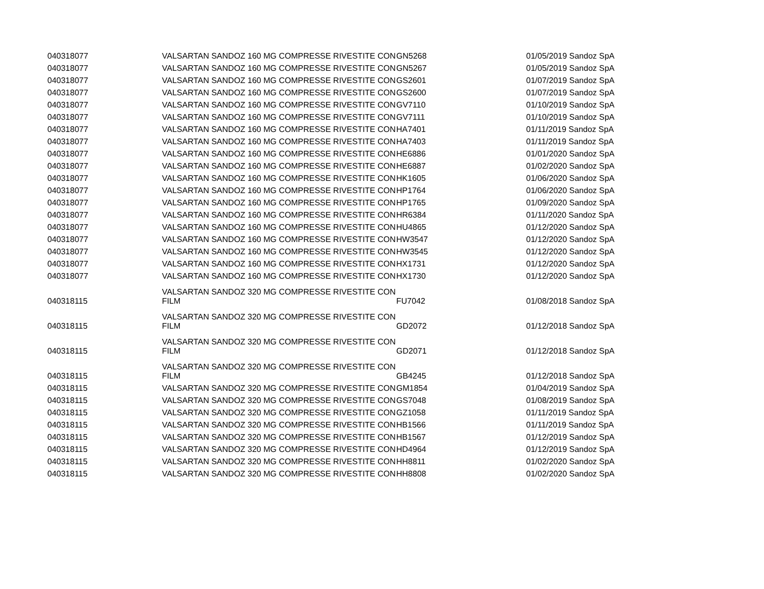| 040318077 | VALSARTAN SANDOZ 160 MG COMPRESSE RIVESTITE CON | GN5268 | 01/05/2019 Sandoz SpA |
| 040318077 | VALSARTAN SANDOZ 160 MG COMPRESSE RIVESTITE CON | GN5267 | 01/05/2019 Sandoz SpA |
| 040318077 | VALSARTAN SANDOZ 160 MG COMPRESSE RIVESTITE CON | GS2601 | 01/07/2019 Sandoz SpA |
| 040318077 | VALSARTAN SANDOZ 160 MG COMPRESSE RIVESTITE CON | GS2600 | 01/07/2019 Sandoz SpA |
| 040318077 | VALSARTAN SANDOZ 160 MG COMPRESSE RIVESTITE CON | GV7110 | 01/10/2019 Sandoz SpA |
| 040318077 | VALSARTAN SANDOZ 160 MG COMPRESSE RIVESTITE CON | GV7111 | 01/10/2019 Sandoz SpA |
| 040318077 | VALSARTAN SANDOZ 160 MG COMPRESSE RIVESTITE CON | HA7401 | 01/11/2019 Sandoz SpA |
| 040318077 | VALSARTAN SANDOZ 160 MG COMPRESSE RIVESTITE CON | HA7403 | 01/11/2019 Sandoz SpA |
| 040318077 | VALSARTAN SANDOZ 160 MG COMPRESSE RIVESTITE CON | HE6886 | 01/01/2020 Sandoz SpA |
| 040318077 | VALSARTAN SANDOZ 160 MG COMPRESSE RIVESTITE CON | HE6887 | 01/02/2020 Sandoz SpA |
| 040318077 | VALSARTAN SANDOZ 160 MG COMPRESSE RIVESTITE CON | HK1605 | 01/06/2020 Sandoz SpA |
| 040318077 | VALSARTAN SANDOZ 160 MG COMPRESSE RIVESTITE CON | HP1764 | 01/06/2020 Sandoz SpA |
| 040318077 | VALSARTAN SANDOZ 160 MG COMPRESSE RIVESTITE CON | HP1765 | 01/09/2020 Sandoz SpA |
| 040318077 | VALSARTAN SANDOZ 160 MG COMPRESSE RIVESTITE CON | HR6384 | 01/11/2020 Sandoz SpA |
| 040318077 | VALSARTAN SANDOZ 160 MG COMPRESSE RIVESTITE CON | HU4865 | 01/12/2020 Sandoz SpA |
| 040318077 | VALSARTAN SANDOZ 160 MG COMPRESSE RIVESTITE CON | HW3547 | 01/12/2020 Sandoz SpA |
| 040318077 | VALSARTAN SANDOZ 160 MG COMPRESSE RIVESTITE CON | HW3545 | 01/12/2020 Sandoz SpA |
| 040318077 | VALSARTAN SANDOZ 160 MG COMPRESSE RIVESTITE CON | HX1731 | 01/12/2020 Sandoz SpA |
| 040318077 | VALSARTAN SANDOZ 160 MG COMPRESSE RIVESTITE CON | HX1730 | 01/12/2020 Sandoz SpA |
| 040318115 | VALSARTAN SANDOZ 320 MG COMPRESSE RIVESTITE CON FILM | FU7042 | 01/08/2018 Sandoz SpA |
| 040318115 | VALSARTAN SANDOZ 320 MG COMPRESSE RIVESTITE CON FILM | GD2072 | 01/12/2018 Sandoz SpA |
| 040318115 | VALSARTAN SANDOZ 320 MG COMPRESSE RIVESTITE CON FILM | GD2071 | 01/12/2018 Sandoz SpA |
| 040318115 | VALSARTAN SANDOZ 320 MG COMPRESSE RIVESTITE CON FILM | GB4245 | 01/12/2018 Sandoz SpA |
| 040318115 | VALSARTAN SANDOZ 320 MG COMPRESSE RIVESTITE CON | GM1854 | 01/04/2019 Sandoz SpA |
| 040318115 | VALSARTAN SANDOZ 320 MG COMPRESSE RIVESTITE CON | GS7048 | 01/08/2019 Sandoz SpA |
| 040318115 | VALSARTAN SANDOZ 320 MG COMPRESSE RIVESTITE CON | GZ1058 | 01/11/2019 Sandoz SpA |
| 040318115 | VALSARTAN SANDOZ 320 MG COMPRESSE RIVESTITE CON | HB1566 | 01/11/2019 Sandoz SpA |
| 040318115 | VALSARTAN SANDOZ 320 MG COMPRESSE RIVESTITE CON | HB1567 | 01/12/2019 Sandoz SpA |
| 040318115 | VALSARTAN SANDOZ 320 MG COMPRESSE RIVESTITE CON | HD4964 | 01/12/2019 Sandoz SpA |
| 040318115 | VALSARTAN SANDOZ 320 MG COMPRESSE RIVESTITE CON | HH8811 | 01/02/2020 Sandoz SpA |
| 040318115 | VALSARTAN SANDOZ 320 MG COMPRESSE RIVESTITE CON | HH8808 | 01/02/2020 Sandoz SpA |